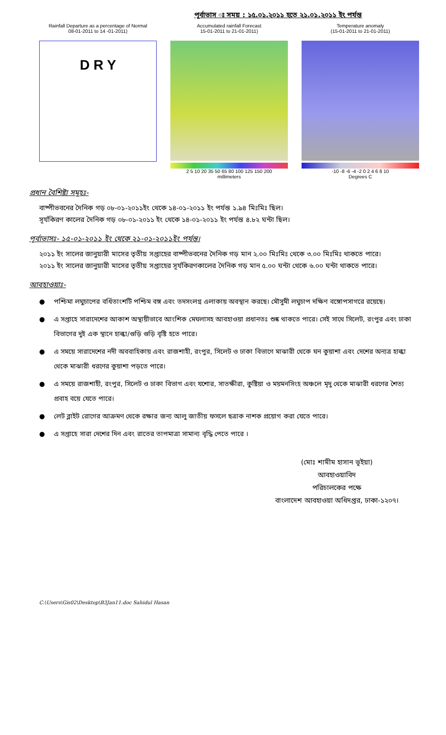পূর্বাভাস ঃ সময় : ১৫.০১.২০১১ হতে ২১.০১.২০১১ ইং পর্যন্ত
Rainfall Departure as a percentage of Normal
08-01-2011 to 14 -01-2011)
D R Y
Accumulated rainfall Forecast
15-01-2011 to 21-01-2011)
2 5 10 20 35 50 65 80 100 125 150 200
millimeters
Temperature anomaly
(15-01-2011 to 21-01-2011)
-10 -8 -6 -4 -2 0 2 4 6 8 10
Degrees C
প্রধান বৈশিষ্ট্য সমূহঃ-
বাষ্পীভবনের দৈনিক গড় ০৮-০১-২০১১ইং থেকে ১৪-০১-২০১১ ইং পর্যন্ত ১.৯৪ মিঃমিঃ ছিল।
সূর্যকিরণ কালের দৈনিক গড় ০৮-০১-২০১১ ইং থেকে ১৪-০১-২০১১ ইং পর্যন্ত ৪.৮২ ঘন্টা ছিল।
পূর্বাভাসঃ- ১৫-০১-২০১১ ইং থেকে ২১-০১-২০১১ইং পর্যন্ত।
২০১১ ইং সালের জানুয়ারী মাসের তৃতীয় সপ্তাহের বাষ্পীভবনের দৈনিক গড় মান ২.০০ মিঃমিঃ থেকে ৩.০০ মিঃমিঃ থাকতে পারে।
২০১১ ইং সালের জানুয়ারী মাসের তৃতীয় সপ্তাহের সূর্যকিরণকালের দৈনিক গড় মান ৫.০০ ঘন্টা থেকে ৬.০০ ঘন্টা থাকতে পারে।
আবহাওয়াঃ-
● পশ্চিমা লঘুচাপের বর্ধিতাংশটি পশ্চিম বঙ্গ এবং তদসংলগ্ন এলাকায় অবস্থান করছে। মৌসুমী লঘুচাপ দক্ষিণ বঙ্গোপসাগরে রয়েছে।
● এ সপ্তাহে সারাদেশের আকাশ অস্থায়ীভাবে আংশিক মেঘলাসহ আবহাওয়া প্রধানতঃ শুষ্ক থাকতে পারে। সেই সাথে সিলেট, রংপুর এবং ঢাকা বিভাগের দুই এক স্থানে হাল্কা/গুড়ি গুড়ি বৃষ্টি হতে পারে।
● এ সময়ে সারাদেশের নদী অববাহিকায় এবং রাজশাহী, রংপুর, সিলেট ও ঢাকা বিভাগে মাঝারী থেকে ঘন কুয়াশা এবং দেশের অন্যত্র হাল্কা থেকে মাঝারী ধরণের কুয়াশা পড়তে পারে।
● এ সময়ে রাজশাহী, রংপুর, সিলেট ও ঢাকা বিভাগ এবং যশোর, সাতক্ষীরা, কুষ্টিয়া ও ময়মনসিংহ অঞ্চলে মৃদু থেকে মাঝারী ধরণের শৈত্য প্রবাহ বয়ে যেতে পারে।
● লেট ব্লাইট রোগের আক্রমণ থেকে রক্ষার জন্য আলু জাতীয় ফসলে ছত্রাক নাশক প্রয়োগ করা যেতে পারে।
● এ সপ্তাহে সারা দেশের দিন এবং রাতের তাপমাত্রা সামান্য বৃদ্ধি পেতে পারে ।
(মোঃ শামীম হাসান ভূইয়া)
আবহাওয়াবিদ
পরিচালকের পক্ষে
বাংলাদেশ আবহাওয়া অধিদপ্তর, ঢাকা-১২০৭।
C:\Users\Gis02\Desktop\B3Jan11.doc Sahidul Hasan